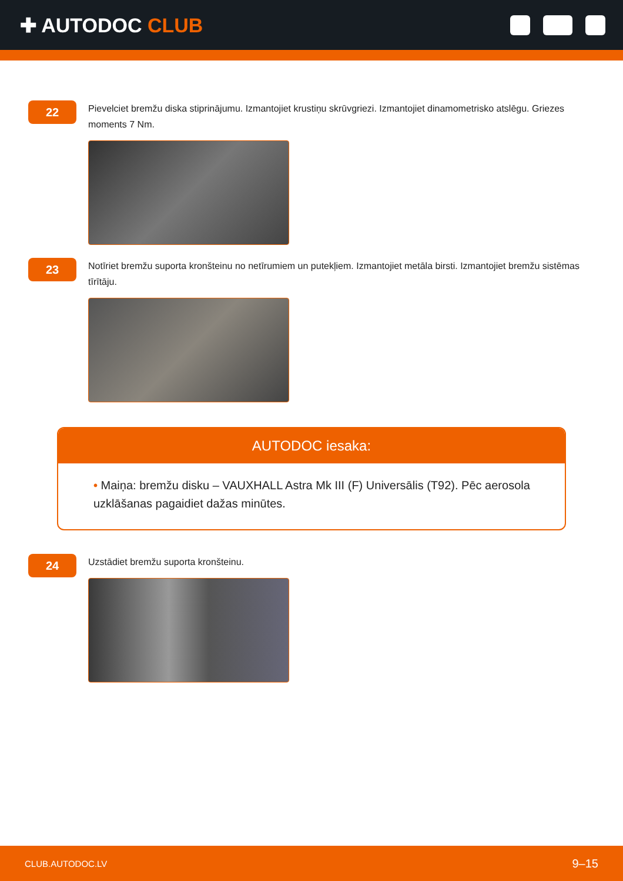✚ AUTODOC CLUB
22
Pievelciet bremžu diska stiprinājumu. Izmantojiet krustiņu skrūvgriezi. Izmantojiet dinamometrisko atslēgu. Griezes moments 7 Nm.
23
Notīriet bremžu suporta kronšteinu no netīrumiem un putekļiem. Izmantojiet metāla birsti. Izmantojiet bremžu sistēmas tīrītāju.
AUTODOC iesaka:
• Maiņa: bremžu disku – VAUXHALL Astra Mk III (F) Universālis (T92). Pēc aerosola uzklāšanas pagaidiet dažas minūtes.
24
Uzstādiet bremžu suporta kronšteinu.
CLUB.AUTODOC.LV 9–15